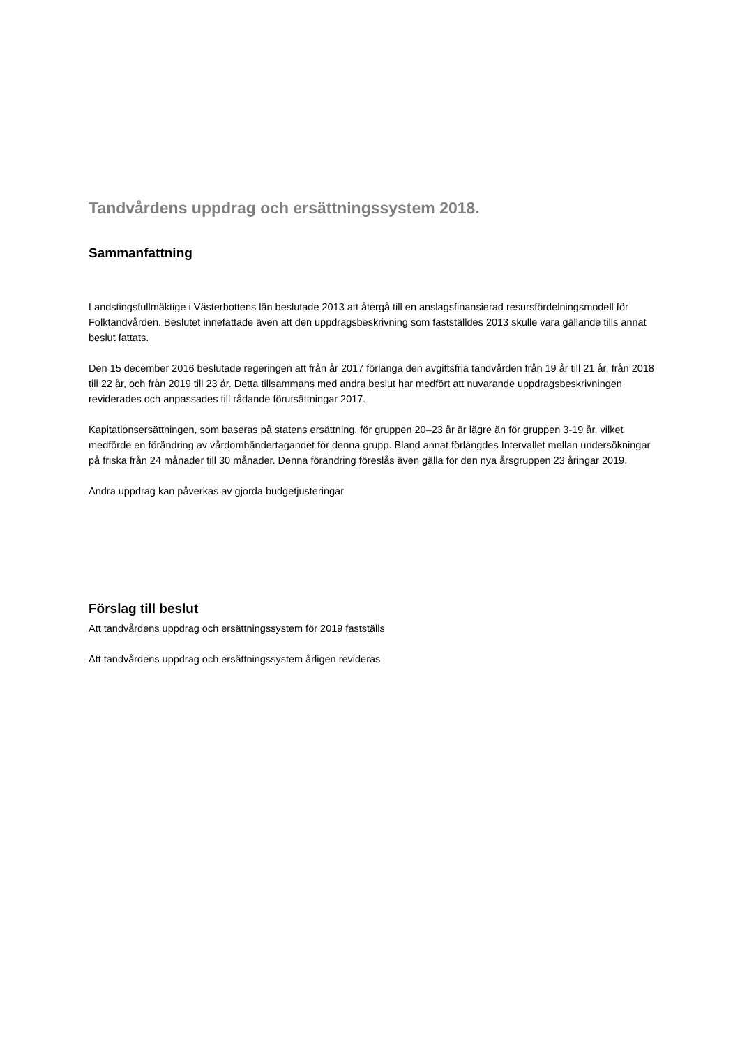Tandvårdens uppdrag och ersättningssystem 2018.
Sammanfattning
Landstingsfullmäktige i Västerbottens län beslutade 2013 att återgå till en anslagsfinansierad resursfördelningsmodell för Folktandvården. Beslutet innefattade även att den uppdragsbeskrivning som fastställdes 2013 skulle vara gällande tills annat beslut fattats.
Den 15 december 2016 beslutade regeringen att från år 2017 förlänga den avgiftsfria tandvården från 19 år till 21 år, från 2018 till 22 år, och från 2019 till 23 år. Detta tillsammans med andra beslut har medfört att nuvarande uppdragsbeskrivningen reviderades och anpassades till rådande förutsättningar 2017.
Kapitationsersättningen, som baseras på statens ersättning, för gruppen 20–23 år är lägre än för gruppen 3-19 år, vilket medförde en förändring av vårdomhändertagandet för denna grupp. Bland annat förlängdes Intervallet mellan undersökningar på friska från 24 månader till 30 månader. Denna förändring föreslås även gälla för den nya årsgruppen 23 åringar 2019.
Andra uppdrag kan påverkas av gjorda budgetjusteringar
Förslag till beslut
Att tandvårdens uppdrag och ersättningssystem för 2019 fastställs
Att tandvårdens uppdrag och ersättningssystem årligen revideras